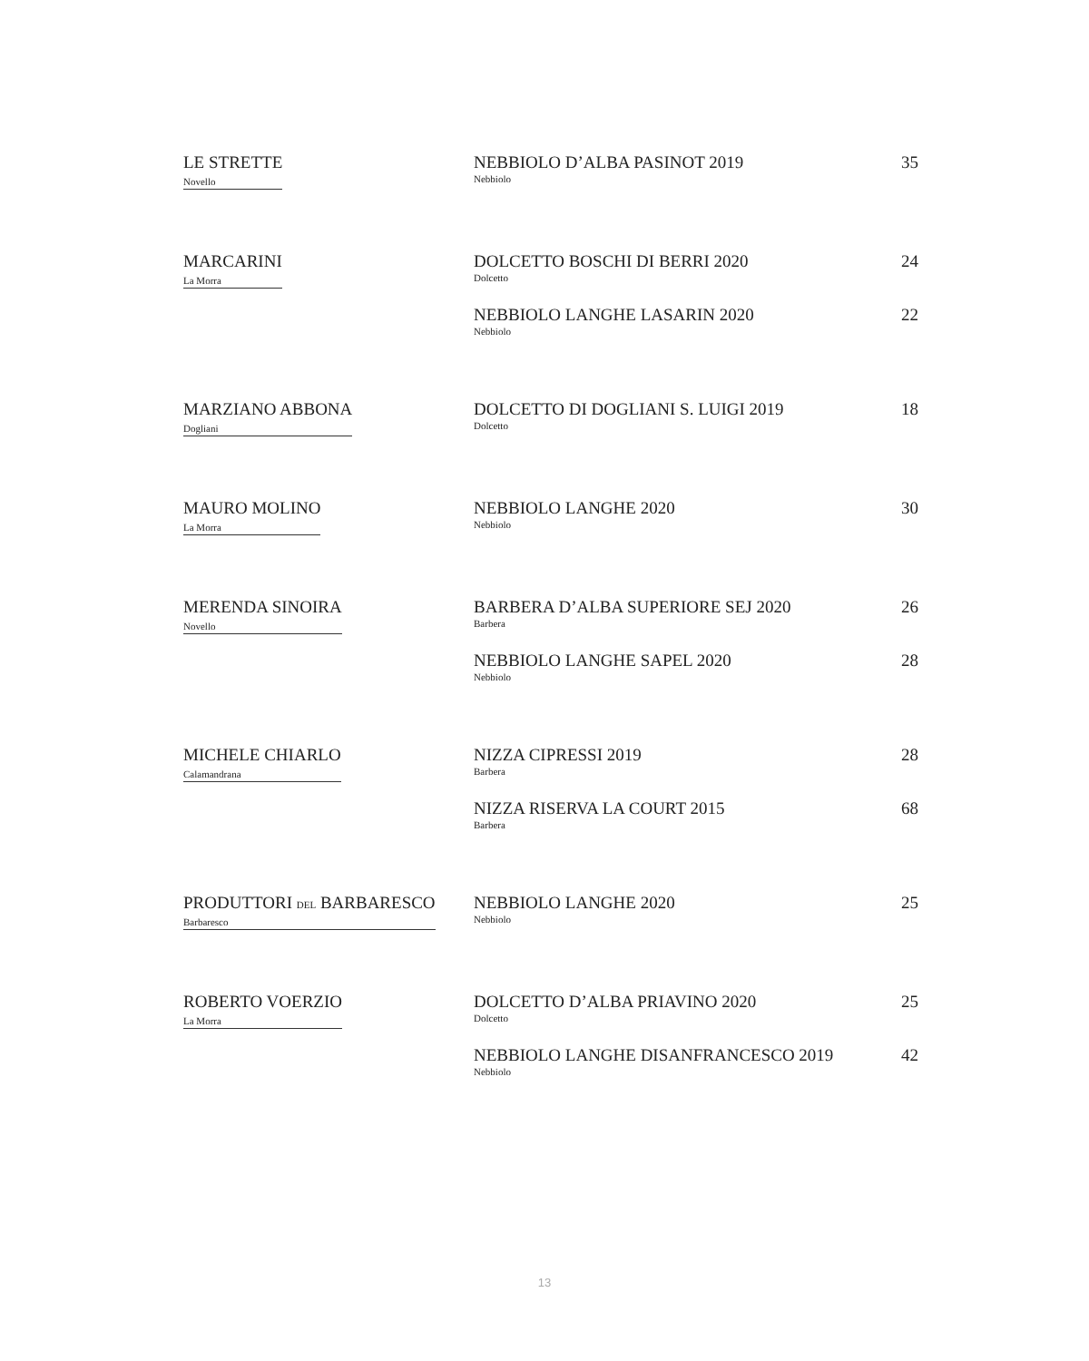| LE STRETTE Novello | NEBBIOLO D’ALBA PASINOT 2019 Nebbiolo | 35 |
| MARCARINI La Morra | DOLCETTO BOSCHI DI BERRI 2020 Dolcetto | 24 |
| | NEBBIOLO LANGHE LASARIN 2020 Nebbiolo | 22 |
| MARZIANO ABBONA Dogliani | DOLCETTO DI DOGLIANI S. LUIGI 2019 Dolcetto | 18 |
| MAURO MOLINO La Morra | NEBBIOLO LANGHE 2020 Nebbiolo | 30 |
| MERENDA SINOIRA Novello | BARBERA D’ALBA SUPERIORE SEJ 2020 Barbera | 26 |
| | NEBBIOLO LANGHE SAPEL 2020 Nebbiolo | 28 |
| MICHELE CHIARLO Calamandrana | NIZZA CIPRESSI 2019 Barbera | 28 |
| | NIZZA RISERVA LA COURT 2015 Barbera | 68 |
| PRODUTTORI DEL BARBARESCO Barbaresco | NEBBIOLO LANGHE 2020 Nebbiolo | 25 |
| ROBERTO VOERZIO La Morra | DOLCETTO D’ALBA PRIAVINO 2020 Dolcetto | 25 |
| | NEBBIOLO LANGHE DISANFRANCESCO 2019 Nebbiolo | 42 |
13